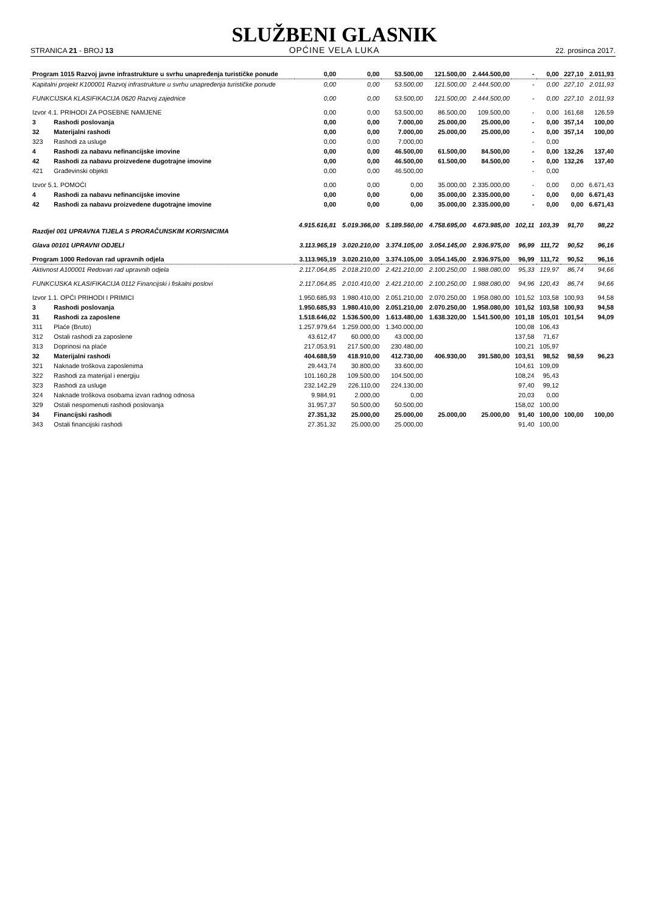STRANICA 21 - BROJ 13
SLUŽBENI GLASNIK
OPĆINE VELA LUKA
22. prosinca 2017.
| Program 1015 Razvoj javne infrastrukture u svrhu unapređenja turističke ponude | | 0,00 | 0,00 | 53.500,00 | 121.500,00 | 2.444.500,00 | - | 0,00 | 227,10 | 2.011,93 |
| Kapitalni projekt K100001 Razvoj infrastrukture u svrhu unapređenja turističke ponude | | 0,00 | 0,00 | 53.500,00 | 121.500,00 | 2.444.500,00 | - | 0,00 | 227,10 | 2.011,93 |
| FUNKCIJSKA KLASIFIKACIJA 0620 Razvoj zajednice | | 0,00 | 0,00 | 53.500,00 | 121.500,00 | 2.444.500,00 | - | 0,00 | 227,10 | 2.011,93 |
| Izvor 4.1. PRIHODI ZA POSEBNE NAMJENE | | 0,00 | 0,00 | 53.500,00 | 86.500,00 | 109.500,00 | - | 0,00 | 161,68 | 126,59 |
| 3 | Rashodi poslovanja | 0,00 | 0,00 | 7.000,00 | 25.000,00 | 25.000,00 | - | 0,00 | 357,14 | 100,00 |
| 32 | Materijalni rashodi | 0,00 | 0,00 | 7.000,00 | 25.000,00 | 25.000,00 | - | 0,00 | 357,14 | 100,00 |
| 323 | Rashodi za usluge | 0,00 | 0,00 | 7.000,00 | | | - | 0,00 | | |
| 4 | Rashodi za nabavu nefinancijske imovine | 0,00 | 0,00 | 46.500,00 | 61.500,00 | 84.500,00 | - | 0,00 | 132,26 | 137,40 |
| 42 | Rashodi za nabavu proizvedene dugotrajne imovine | 0,00 | 0,00 | 46.500,00 | 61.500,00 | 84.500,00 | - | 0,00 | 132,26 | 137,40 |
| 421 | Građevinski objekti | 0,00 | 0,00 | 46.500,00 | | | - | 0,00 | | |
| Izvor 5.1. POMOĆI | | 0,00 | 0,00 | 0,00 | 35.000,00 | 2.335.000,00 | - | 0,00 | 0,00 | 6.671,43 |
| 4 | Rashodi za nabavu nefinancijske imovine | 0,00 | 0,00 | 0,00 | 35.000,00 | 2.335.000,00 | - | 0,00 | 0,00 | 6.671,43 |
| 42 | Rashodi za nabavu proizvedene dugotrajne imovine | 0,00 | 0,00 | 0,00 | 35.000,00 | 2.335.000,00 | - | 0,00 | 0,00 | 6.671,43 |
| Razdjel 001 UPRAVNA TIJELA S PRORAČUNSKIM KORISNICIMA | | 4.915.616,81 | 5.019.366,00 | 5.189.560,00 | 4.758.695,00 | 4.673.985,00 | 102,11 | 103,39 | 91,70 | 98,22 |
| Glava 00101 UPRAVNI ODJELI | | 3.113.965,19 | 3.020.210,00 | 3.374.105,00 | 3.054.145,00 | 2.936.975,00 | 96,99 | 111,72 | 90,52 | 96,16 |
| Program 1000 Redovan rad upravnih odjela | | 3.113.965,19 | 3.020.210,00 | 3.374.105,00 | 3.054.145,00 | 2.936.975,00 | 96,99 | 111,72 | 90,52 | 96,16 |
| Aktivnost A100001 Redovan rad upravnih odjela | | 2.117.064,85 | 2.018.210,00 | 2.421.210,00 | 2.100.250,00 | 1.988.080,00 | 95,33 | 119,97 | 86,74 | 94,66 |
| FUNKCIJSKA KLASIFIKACIJA 0112 Financijski i fiskalni poslovi | | 2.117.064,85 | 2.010.410,00 | 2.421.210,00 | 2.100.250,00 | 1.988.080,00 | 94,96 | 120,43 | 86,74 | 94,66 |
| Izvor 1.1. OPĆI PRIHODI I PRIMICI | | 1.950.685,93 | 1.980.410,00 | 2.051.210,00 | 2.070.250,00 | 1.958.080,00 | 101,52 | 103,58 | 100,93 | 94,58 |
| 3 | Rashodi poslovanja | 1.950.685,93 | 1.980.410,00 | 2.051.210,00 | 2.070.250,00 | 1.958.080,00 | 101,52 | 103,58 | 100,93 | 94,58 |
| 31 | Rashodi za zaposlene | 1.518.646,02 | 1.536.500,00 | 1.613.480,00 | 1.638.320,00 | 1.541.500,00 | 101,18 | 105,01 | 101,54 | 94,09 |
| 311 | Plaće (Bruto) | 1.257.979,64 | 1.259.000,00 | 1.340.000,00 | | | 100,08 | 106,43 | | |
| 312 | Ostali rashodi za zaposlene | 43.612,47 | 60.000,00 | 43.000,00 | | | 137,58 | 71,67 | | |
| 313 | Doprinosi na plaće | 217.053,91 | 217.500,00 | 230.480,00 | | | 100,21 | 105,97 | | |
| 32 | Materijalni rashodi | 404.688,59 | 418.910,00 | 412.730,00 | 406.930,00 | 391.580,00 | 103,51 | 98,52 | 98,59 | 96,23 |
| 321 | Naknade troškova zaposlenima | 29.443,74 | 30.800,00 | 33.600,00 | | | 104,61 | 109,09 | | |
| 322 | Rashodi za materijal i energiju | 101.160,28 | 109.500,00 | 104.500,00 | | | 108,24 | 95,43 | | |
| 323 | Rashodi za usluge | 232.142,29 | 226.110,00 | 224.130,00 | | | 97,40 | 99,12 | | |
| 324 | Naknade troškova osobama izvan radnog odnosa | 9.984,91 | 2.000,00 | 0,00 | | | 20,03 | 0,00 | | |
| 329 | Ostali nespomenuti rashodi poslovanja | 31.957,37 | 50.500,00 | 50.500,00 | | | 158,02 | 100,00 | | |
| 34 | Financijski rashodi | 27.351,32 | 25.000,00 | 25.000,00 | 25.000,00 | 25.000,00 | 91,40 | 100,00 | 100,00 | 100,00 |
| 343 | Ostali financijski rashodi | 27.351,32 | 25.000,00 | 25.000,00 | | | 91,40 | 100,00 | | |